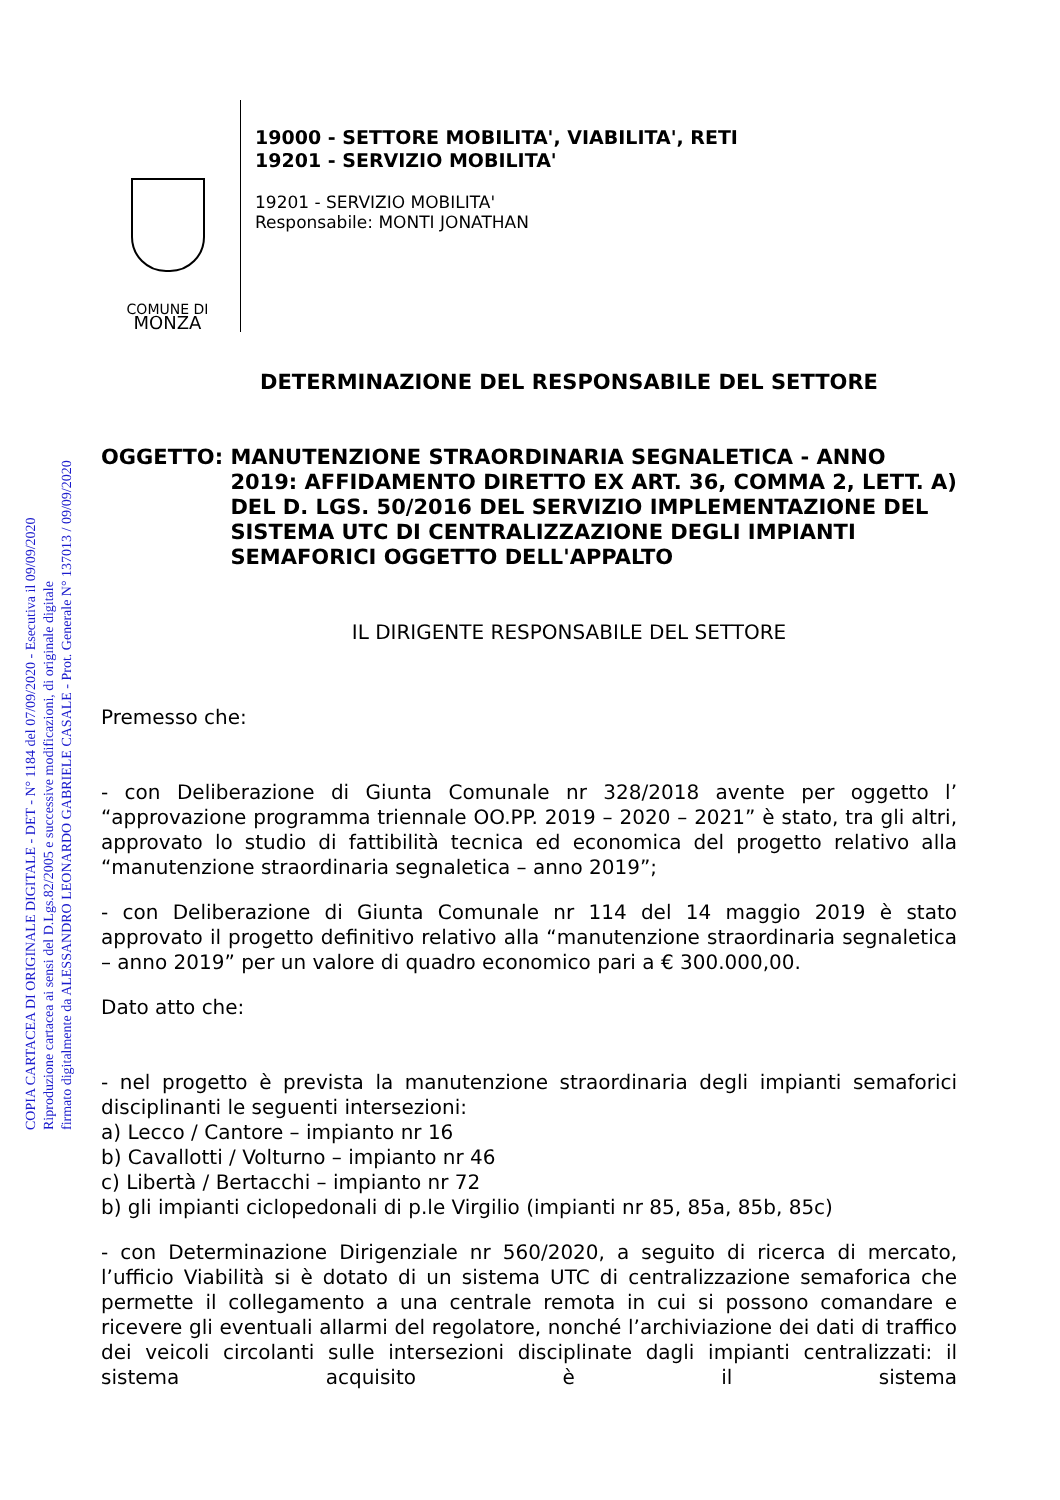COPIA CARTACEA DI ORIGINALE DIGITALE - DET - N° 1184 del 07/09/2020 - Esecutiva il 09/09/2020
Riproduzione cartacea ai sensi del D.Lgs.82/2005 e successive modificazioni, di originale digitale
firmato digitalmente da ALESSANDRO LEONARDO GABRIELE CASALE - Prot. Generale N° 137013 / 09/09/2020
COMUNE DI
MONZA
19000 - SETTORE MOBILITA', VIABILITA', RETI
19201 - SERVIZIO MOBILITA'
19201 - SERVIZIO MOBILITA'
Responsabile: MONTI JONATHAN
DETERMINAZIONE DEL RESPONSABILE DEL SETTORE
OGGETTO: MANUTENZIONE STRAORDINARIA SEGNALETICA - ANNO 2019: AFFIDAMENTO DIRETTO EX ART. 36, COMMA 2, LETT. A) DEL D. LGS. 50/2016 DEL SERVIZIO IMPLEMENTAZIONE DEL SISTEMA UTC DI CENTRALIZZAZIONE DEGLI IMPIANTI SEMAFORICI OGGETTO DELL'APPALTO
IL DIRIGENTE RESPONSABILE DEL SETTORE
Premesso che:
- con Deliberazione di Giunta Comunale nr 328/2018 avente per oggetto l’ “approvazione programma triennale OO.PP. 2019 – 2020 – 2021” è stato, tra gli altri, approvato lo studio di fattibilità tecnica ed economica del progetto relativo alla “manutenzione straordinaria segnaletica – anno 2019”;
- con Deliberazione di Giunta Comunale nr 114 del 14 maggio 2019 è stato approvato il progetto definitivo relativo alla “manutenzione straordinaria segnaletica – anno 2019” per un valore di quadro economico pari a € 300.000,00.
Dato atto che:
- nel progetto è prevista la manutenzione straordinaria degli impianti semaforici disciplinanti le seguenti intersezioni:
a) Lecco / Cantore – impianto nr 16
b) Cavallotti / Volturno – impianto nr 46
c) Libertà / Bertacchi – impianto nr 72
b) gli impianti ciclopedonali di p.le Virgilio (impianti nr 85, 85a, 85b, 85c)
- con Determinazione Dirigenziale nr 560/2020, a seguito di ricerca di mercato, l’ufficio Viabilità si è dotato di un sistema UTC di centralizzazione semaforica che permette il collegamento a una centrale remota in cui si possono comandare e ricevere gli eventuali allarmi del regolatore, nonché l’archiviazione dei dati di traffico dei veicoli circolanti sulle intersezioni disciplinate dagli impianti centralizzati: il sistema acquisito è il sistema